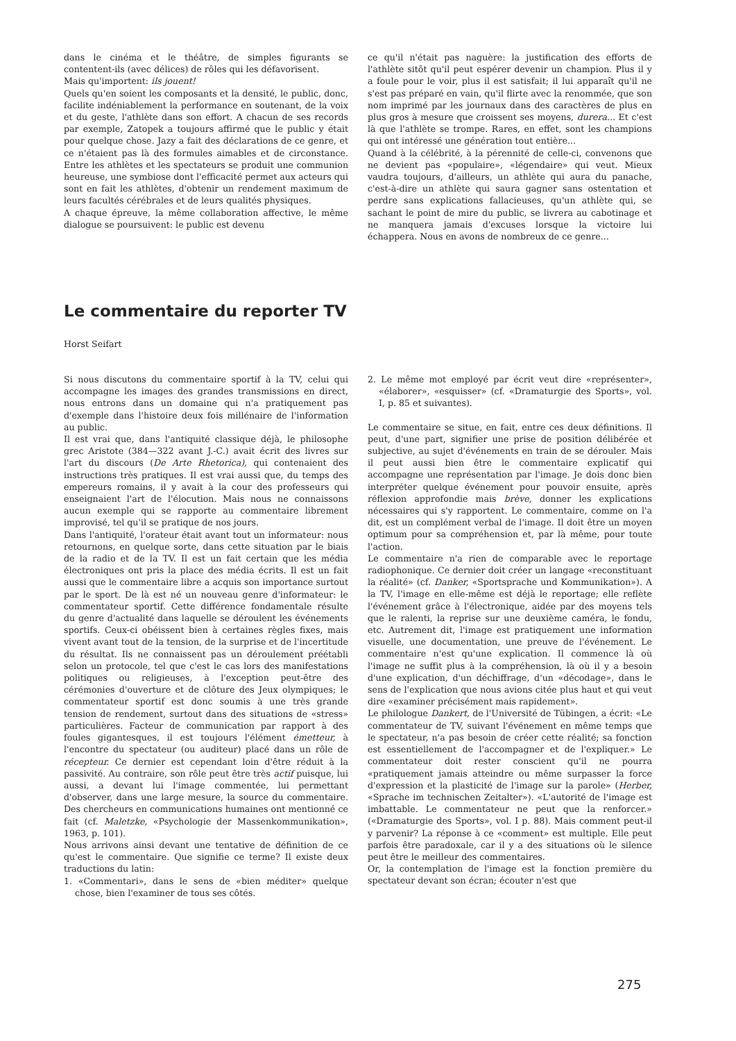dans le cinéma et le théâtre, de simples figurants se contentent-ils (avec délices) de rôles qui les défavorisent.
Mais qu'importent: ils jouent!
Quels qu'en soient les composants et la densité, le public, donc, facilite indéniablement la performance en soutenant, de la voix et du geste, l'athlète dans son effort. A chacun de ses records par exemple, Zatopek a toujours affirmé que le public y était pour quelque chose. Jazy a fait des déclarations de ce genre, et ce n'étaient pas là des formules aimables et de circonstance. Entre les athlètes et les spectateurs se produit une communion heureuse, une symbiose dont l'efficacité permet aux acteurs qui sont en fait les athlètes, d'obtenir un rendement maximum de leurs facultés cérébrales et de leurs qualités physiques.
A chaque épreuve, la même collaboration affective, le même dialogue se poursuivent: le public est devenu
ce qu'il n'était pas naguère: la justification des efforts de l'athlète sitôt qu'il peut espérer devenir un champion. Plus il y a foule pour le voir, plus il est satisfait; il lui apparaît qu'il ne s'est pas préparé en vain, qu'il flirte avec la renommée, que son nom imprimé par les journaux dans des caractères de plus en plus gros à mesure que croissent ses moyens, durera... Et c'est là que l'athlète se trompe. Rares, en effet, sont les champions qui ont intéressé une génération tout entière...
Quand à la célébrité, à la pérennité de celle-ci, convenons que ne devient pas «populaire», «légendaire» qui veut. Mieux vaudra toujours, d'ailleurs, un athlète qui aura du panache, c'est-à-dire un athlète qui saura gagner sans ostentation et perdre sans explications fallacieuses, qu'un athlète qui, se sachant le point de mire du public, se livrera au cabotinage et ne manquera jamais d'excuses lorsque la victoire lui échappera. Nous en avons de nombreux de ce genre...
Le commentaire du reporter TV
Horst Seifart
Si nous discutons du commentaire sportif à la TV, celui qui accompagne les images des grandes transmissions en direct, nous entrons dans un domaine qui n'a pratiquement pas d'exemple dans l'histoire deux fois millénaire de l'information au public.
Il est vrai que, dans l'antiquité classique déjà, le philosophe grec Aristote (384—322 avant J.-C.) avait écrit des livres sur l'art du discours (De Arte Rhetorica), qui contenaient des instructions très pratiques. Il est vrai aussi que, du temps des empereurs romains, il y avait à la cour des professeurs qui enseignaient l'art de l'élocution. Mais nous ne connaissons aucun exemple qui se rapporte au commentaire librement improvisé, tel qu'il se pratique de nos jours.
Dans l'antiquité, l'orateur était avant tout un informateur: nous retournons, en quelque sorte, dans cette situation par le biais de la radio et de la TV. Il est un fait certain que les média électroniques ont pris la place des média écrits. Il est un fait aussi que le commentaire libre a acquis son importance surtout par le sport. De là est né un nouveau genre d'informateur: le commentateur sportif. Cette différence fondamentale résulte du genre d'actualité dans laquelle se déroulent les événements sportifs. Ceux-ci obéissent bien à certaines règles fixes, mais vivent avant tout de la tension, de la surprise et de l'incertitude du résultat. Ils ne connaissent pas un déroulement préétabli selon un protocole, tel que c'est le cas lors des manifestations politiques ou religieuses, à l'exception peut-être des cérémonies d'ouverture et de clôture des Jeux olympiques; le commentateur sportif est donc soumis à une très grande tension de rendement, surtout dans des situations de «stress» particulières. Facteur de communication par rapport à des foules gigantesques, il est toujours l'élément émetteur, à l'encontre du spectateur (ou auditeur) placé dans un rôle de récepteur. Ce dernier est cependant loin d'être réduit à la passivité. Au contraire, son rôle peut être très actif puisque, lui aussi, a devant lui l'image commentée, lui permettant d'observer, dans une large mesure, la source du commentaire. Des chercheurs en communications humaines ont mentionné ce fait (cf. Maletzke, «Psychologie der Massenkommunikation», 1963, p. 101).
Nous arrivons ainsi devant une tentative de définition de ce qu'est le commentaire. Que signifie ce terme? Il existe deux traductions du latin:
1. «Commentari», dans le sens de «bien méditer» quelque chose, bien l'examiner de tous ses côtés.
2. Le même mot employé par écrit veut dire «représenter», «élaborer», «esquisser» (cf. «Dramaturgie des Sports», vol. I, p. 85 et suivantes).
Le commentaire se situe, en fait, entre ces deux définitions. Il peut, d'une part, signifier une prise de position délibérée et subjective, au sujet d'événements en train de se dérouler. Mais il peut aussi bien être le commentaire explicatif qui accompagne une représentation par l'image. Je dois donc bien interpréter quelque événement pour pouvoir ensuite, après réflexion approfondie mais brève, donner les explications nécessaires qui s'y rapportent. Le commentaire, comme on l'a dit, est un complément verbal de l'image. Il doit être un moyen optimum pour sa compréhension et, par là même, pour toute l'action.
Le commentaire n'a rien de comparable avec le reportage radiophonique. Ce dernier doit créer un langage «reconstituant la réalité» (cf. Danker, «Sportsprache und Kommunikation»). A la TV, l'image en elle-même est déjà le reportage; elle reflète l'événement grâce à l'électronique, aidée par des moyens tels que le ralenti, la reprise sur une deuxième caméra, le fondu, etc. Autrement dit, l'image est pratiquement une information visuelle, une documentation, une preuve de l'événement. Le commentaire n'est qu'une explication. Il commence là où l'image ne suffit plus à la compréhension, là où il y a besoin d'une explication, d'un déchiffrage, d'un «décodage», dans le sens de l'explication que nous avions citée plus haut et qui veut dire «examiner précisément mais rapidement».
Le philologue Dankert, de l'Université de Tübingen, a écrit: «Le commentateur de TV, suivant l'événement en même temps que le spectateur, n'a pas besoin de créer cette réalité; sa fonction est essentiellement de l'accompagner et de l'expliquer.» Le commentateur doit rester conscient qu'il ne pourra «pratiquement jamais atteindre ou même surpasser la force d'expression et la plasticité de l'image sur la parole» (Herber, «Sprache im technischen Zeitalter»). «L'autorité de l'image est imbattable. Le commentateur ne peut que la renforcer.» («Dramaturgie des Sports», vol. I p. 88). Mais comment peut-il y parvenir? La réponse à ce «comment» est multiple. Elle peut parfois être paradoxale, car il y a des situations où le silence peut être le meilleur des commentaires.
Or, la contemplation de l'image est la fonction première du spectateur devant son écran; écouter n'est que
275